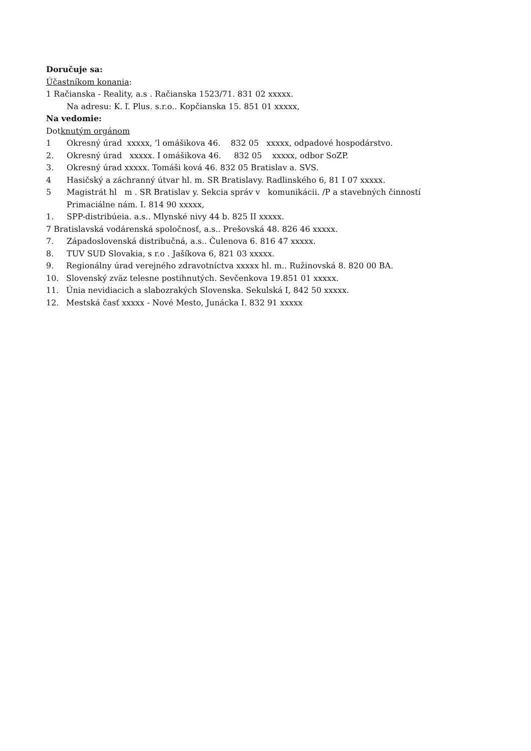Doručuje sa:
Účastníkom konania:
1 Račianska - Reality, a.s . Račianska 1523/71. 831 02 xxxxx.
Na adresu: K. ľ. Plus. s.r.o.. Kopčianska 15. 851 01 xxxxx,
Na vedomie:
Dotknutým orgánom
1 Okresný úrad xxxxx, ’l omášikova 46. 832 05 xxxxx, odpadové hospodárstvo.
2. Okresný úrad xxxxx. I omášikova 46. 832 05 xxxxx, odbor SoZP.
3. Okresný úrad xxxxx. Tomáši ková 46. 832 05 Bratislav a. SVS.
4 Hasičský a záchranný útvar hl. m. SR Bratislavy. Radlinského 6, 81 I 07 xxxxx.
5 Magistrát hl m . SR Bratislav y. Sekcia správ v komunikácii. /P a stavebných činností
Primaciálne nám. I. 814 90 xxxxx,
1. SPP-distribúeia. a.s.. Mlynské nivy 44 b. 825 II xxxxx.
7 Bratislavská vodárenská spoločnosť, a.s.. Prešovská 48. 826 46 xxxxx.
7. Západoslovenská distribučná, a.s.. Čulenova 6. 816 47 xxxxx.
8. TUV SUD Slovakia, s r.o . Jašíkova 6, 821 03 xxxxx.
9. Regionálny úrad verejného zdravotníctva xxxxx hl. m.. Ružinovská 8. 820 00 BA.
10. Slovenský zväz telesne postihnutých. Sevčenkova 19.851 01 xxxxx.
11. Únia nevidiacich a slabozrakých Slovenska. Sekulská I, 842 50 xxxxx.
12. Mestská časť xxxxx - Nové Mesto, Junácka I. 832 91 xxxxx